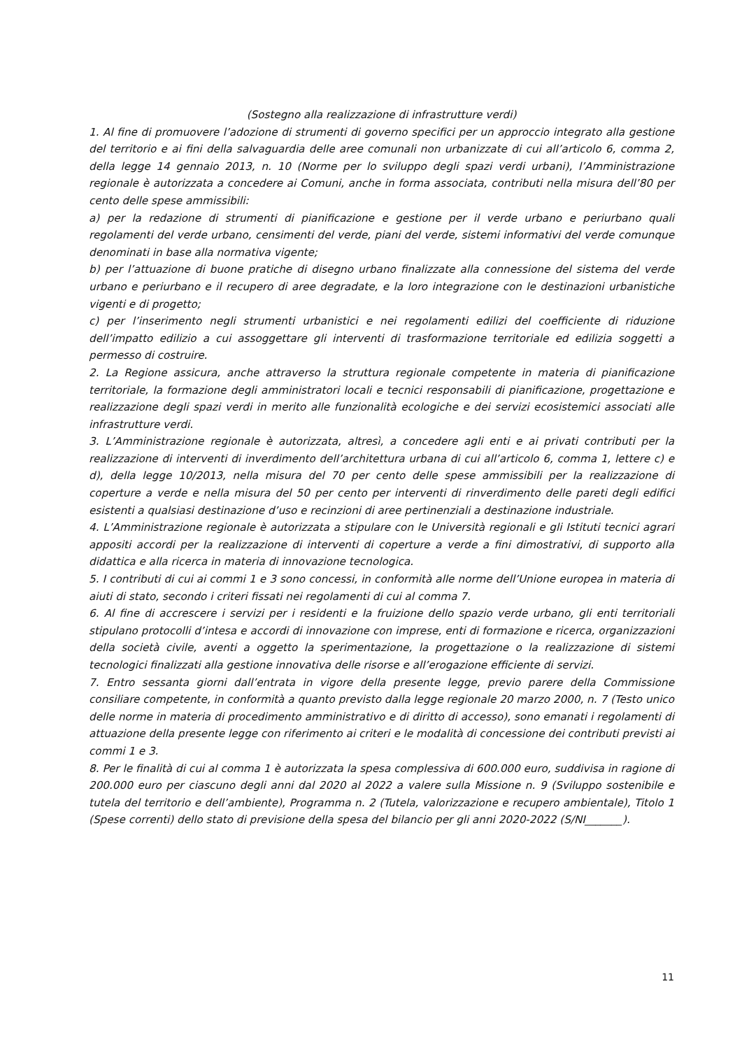(Sostegno alla realizzazione di infrastrutture verdi)
1. Al fine di promuovere l’adozione di strumenti di governo specifici per un approccio integrato alla gestione del territorio e ai fini della salvaguardia delle aree comunali non urbanizzate di cui all’articolo 6, comma 2, della legge 14 gennaio 2013, n. 10 (Norme per lo sviluppo degli spazi verdi urbani), l’Amministrazione regionale è autorizzata a concedere ai Comuni, anche in forma associata, contributi nella misura dell’80 per cento delle spese ammissibili:
a) per la redazione di strumenti di pianificazione e gestione per il verde urbano e periurbano quali regolamenti del verde urbano, censimenti del verde, piani del verde, sistemi informativi del verde comunque denominati in base alla normativa vigente;
b) per l’attuazione di buone pratiche di disegno urbano finalizzate alla connessione del sistema del verde urbano e periurbano e il recupero di aree degradate, e la loro integrazione con le destinazioni urbanistiche vigenti e di progetto;
c) per l’inserimento negli strumenti urbanistici e nei regolamenti edilizi del coefficiente di riduzione dell’impatto edilizio a cui assoggettare gli interventi di trasformazione territoriale ed edilizia soggetti a permesso di costruire.
2. La Regione assicura, anche attraverso la struttura regionale competente in materia di pianificazione territoriale, la formazione degli amministratori locali e tecnici responsabili di pianificazione, progettazione e realizzazione degli spazi verdi in merito alle funzionalità ecologiche e dei servizi ecosistemici associati alle infrastrutture verdi.
3. L’Amministrazione regionale è autorizzata, altresì, a concedere agli enti e ai privati contributi per la realizzazione di interventi di inverdimento dell’architettura urbana di cui all’articolo 6, comma 1, lettere c) e d), della legge 10/2013, nella misura del 70 per cento delle spese ammissibili per la realizzazione di coperture a verde e nella misura del 50 per cento per interventi di rinverdimento delle pareti degli edifici esistenti a qualsiasi destinazione d’uso e recinzioni di aree pertinenziali a destinazione industriale.
4. L’Amministrazione regionale è autorizzata a stipulare con le Università regionali e gli Istituti tecnici agrari appositi accordi per la realizzazione di interventi di coperture a verde a fini dimostrativi, di supporto alla didattica e alla ricerca in materia di innovazione tecnologica.
5. I contributi di cui ai commi 1 e 3 sono concessi, in conformità alle norme dell’Unione europea in materia di aiuti di stato, secondo i criteri fissati nei regolamenti di cui al comma 7.
6. Al fine di accrescere i servizi per i residenti e la fruizione dello spazio verde urbano, gli enti territoriali stipulano protocolli d’intesa e accordi di innovazione con imprese, enti di formazione e ricerca, organizzazioni della società civile, aventi a oggetto la sperimentazione, la progettazione o la realizzazione di sistemi tecnologici finalizzati alla gestione innovativa delle risorse e all’erogazione efficiente di servizi.
7. Entro sessanta giorni dall’entrata in vigore della presente legge, previo parere della Commissione consiliare competente, in conformità a quanto previsto dalla legge regionale 20 marzo 2000, n. 7 (Testo unico delle norme in materia di procedimento amministrativo e di diritto di accesso), sono emanati i regolamenti di attuazione della presente legge con riferimento ai criteri e le modalità di concessione dei contributi previsti ai commi 1 e 3.
8. Per le finalità di cui al comma 1 è autorizzata la spesa complessiva di 600.000 euro, suddivisa in ragione di 200.000 euro per ciascuno degli anni dal 2020 al 2022 a valere sulla Missione n. 9 (Sviluppo sostenibile e tutela del territorio e dell’ambiente), Programma n. 2 (Tutela, valorizzazione e recupero ambientale), Titolo 1 (Spese correnti) dello stato di previsione della spesa del bilancio per gli anni 2020-2022 (S/NI_______).
11